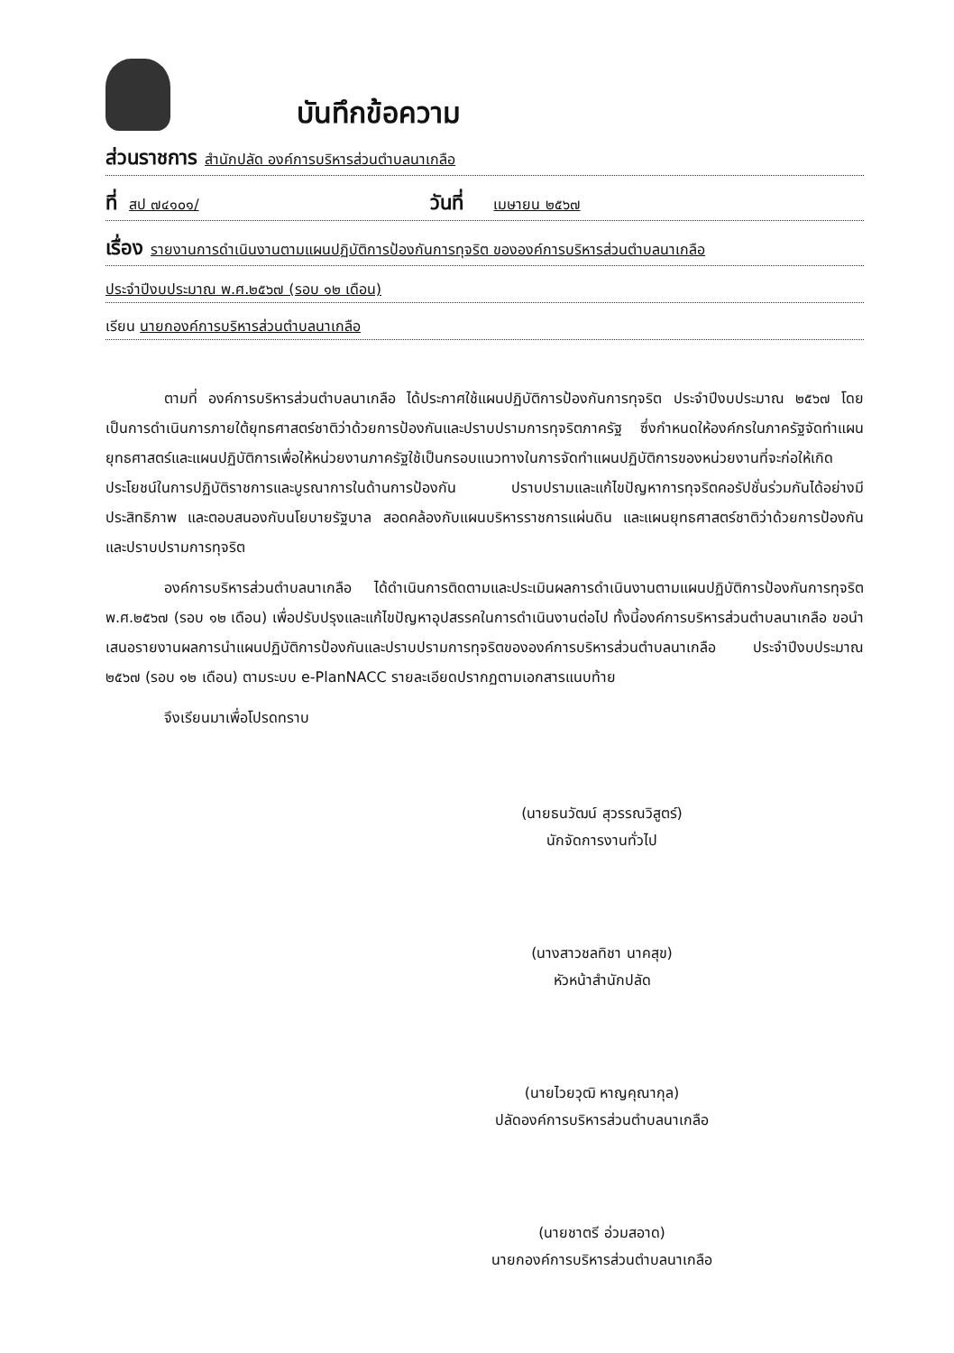บันทึกข้อความ
ส่วนราชการ สำนักปลัด องค์การบริหารส่วนตำบลนาเกลือ
ที่ สป ๗๔๑๐๑/ วันที่ เมษายน ๒๕๖๗
เรื่อง รายงานการดำเนินงานตามแผนปฏิบัติการป้องกันการทุจริต ขององค์การบริหารส่วนตำบลนาเกลือ
ประจำปีงบประมาณ พ.ศ.๒๕๖๗ (รอบ ๑๒ เดือน)
เรียน นายกองค์การบริหารส่วนตำบลนาเกลือ
ตามที่ องค์การบริหารส่วนตำบลนาเกลือ ได้ประกาศใช้แผนปฏิบัติการป้องกันการทุจริต ประจำปีงบประมาณ ๒๕๖๗ โดยเป็นการดำเนินการภายใต้ยุทธศาสตร์ชาติว่าด้วยการป้องกันและปราบปรามการทุจริตภาครัฐ ซึ่งกำหนดให้องค์กรในภาครัฐจัดทำแผนยุทธศาสตร์และแผนปฏิบัติการเพื่อให้หน่วยงานภาครัฐใช้เป็นกรอบแนวทางในการจัดทำแผนปฏิบัติการของหน่วยงานที่จะก่อให้เกิดประโยชน์ในการปฏิบัติราชการและบูรณาการในด้านการป้องกัน ปราบปรามและแก้ไขปัญหาการทุจริตคอรัปชั่นร่วมกันได้อย่างมีประสิทธิภาพ และตอบสนองกับนโยบายรัฐบาล สอดคล้องกับแผนบริหารราชการแผ่นดิน และแผนยุทธศาสตร์ชาติว่าด้วยการป้องกัน และปราบปรามการทุจริต
องค์การบริหารส่วนตำบลนาเกลือ ได้ดำเนินการติดตามและประเมินผลการดำเนินงานตามแผนปฏิบัติการป้องกันการทุจริต พ.ศ.๒๕๖๗ (รอบ ๑๒ เดือน) เพื่อปรับปรุงและแก้ไขปัญหาอุปสรรคในการดำเนินงานต่อไป ทั้งนี้องค์การบริหารส่วนตำบลนาเกลือ ขอนำเสนอรายงานผลการนำแผนปฏิบัติการป้องกันและปราบปรามการทุจริตขององค์การบริหารส่วนตำบลนาเกลือ ประจำปีงบประมาณ ๒๕๖๗ (รอบ ๑๒ เดือน) ตามระบบ e-PlanNACC รายละเอียดปรากฏตามเอกสารแนบท้าย
จึงเรียนมาเพื่อโปรดทราบ
(นายธนวัฒน์ สุวรรณวิสูตร์)
นักจัดการงานทั่วไป
(นางสาวชลทิชา นาคสุข)
หัวหน้าสำนักปลัด
(นายไวยวุฒิ หาญคุณากุล)
ปลัดองค์การบริหารส่วนตำบลนาเกลือ
(นายชาตรี อ่วมสอาด)
นายกองค์การบริหารส่วนตำบลนาเกลือ